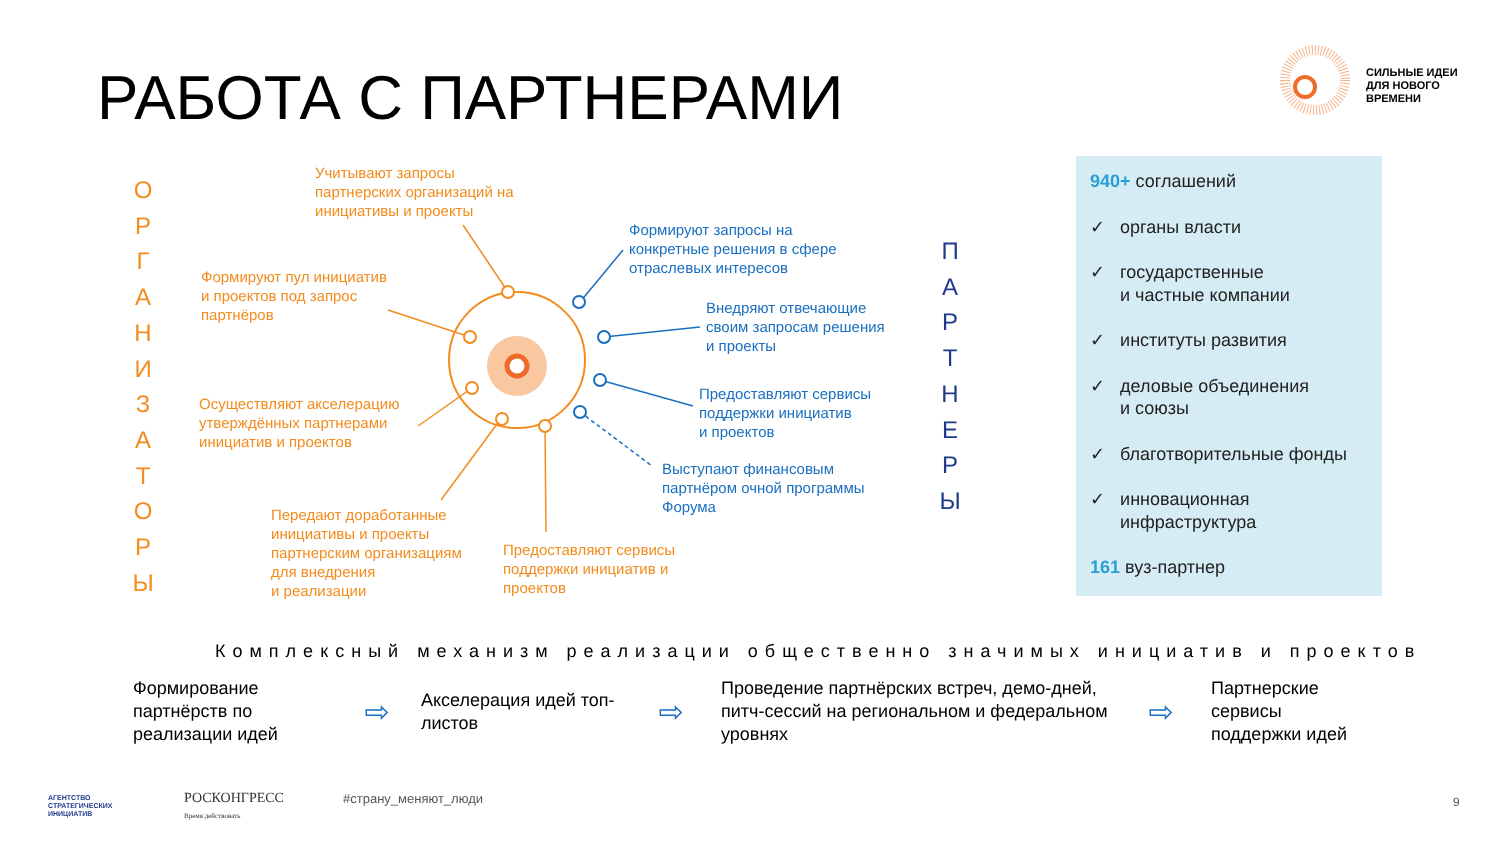РАБОТА С ПАРТНЕРАМИ
СИЛЬНЫЕ ИДЕИ
ДЛЯ НОВОГО
ВРЕМЕНИ
О
Р
Г
А
Н
И
З
А
Т
О
Р
Ы
Учитывают запросы
партнерских организаций на
инициативы и проекты
Формируют пул инициатив
и проектов под запрос
партнёров
Осуществляют акселерацию
утверждённых партнерами
инициатив и проектов
Передают доработанные
инициативы и проекты
партнерским организациям
для внедрения
и реализации
Предоставляют сервисы
поддержки инициатив и
проектов
Формируют запросы на
конкретные решения в сфере
отраслевых интересов
Внедряют отвечающие
своим запросам решения
и проекты
Предоставляют сервисы
поддержки инициатив
и проектов
Выступают финансовым
партнёром очной программы
Форума
П
А
Р
Т
Н
Е
Р
Ы
940+ соглашений
✓ органы власти
✓ государственные
и частные компании
✓ институты развития
✓ деловые объединения
и союзы
✓ благотворительные фонды
✓ инновационная
инфраструктура
161 вуз-партнер
Комплексный механизм реализации общественно значимых инициатив и проектов
Формирование партнёрств по реализации идей
⇨
Акселерация идей топ-листов
⇨
Проведение партнёрских встреч, демо-дней, питч-сессий на региональном и федеральном уровнях
⇨
Партнерские сервисы поддержки идей
АГЕНТСТВО
СТРАТЕГИЧЕСКИХ
ИНИЦИАТИВ
РОСКОНГРЕСС
Время действовать
#страну_меняют_люди 9